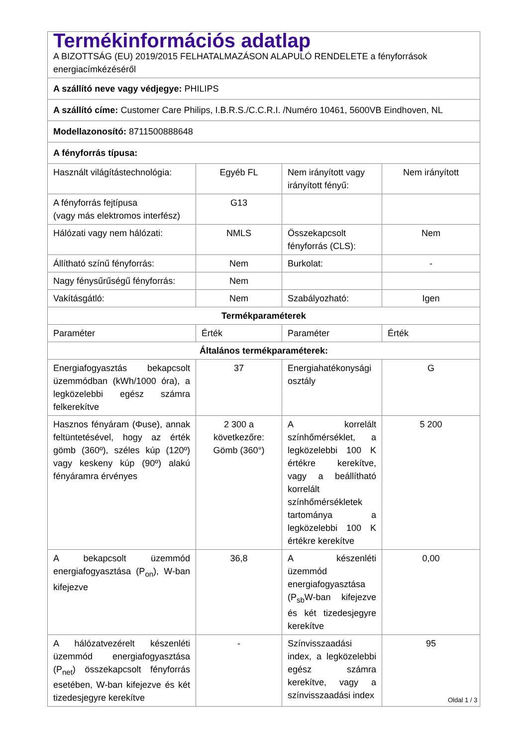| Termékinformációs adatlap A BIZOTTSÁG (EU) 2019/2015 FELHATALMAZÁSON ALAPULÓ RENDELETE a fényforrások energiacímkézéséről | | | |
| A szállító neve vagy védjegye: PHILIPS | | | |
| A szállító címe: Customer Care Philips, I.B.R.S./C.C.R.I. /Numéro 10461, 5600VB Eindhoven, NL | | | |
| Modellazonosító: 8711500888648 | | | |
| A fényforrás típusa: | | | |
| Használt világítástechnológia: | Egyéb FL | Nem irányított vagy irányított fényű: | Nem irányított |
| A fényforrás fejtípusa (vagy más elektromos interfész) | G13 | | |
| Hálózati vagy nem hálózati: | NMLS | Összekapcsolt fényforrás (CLS): | Nem |
| Állítható színű fényforrás: | Nem | Burkolat: | - |
| Nagy fénysűrűségű fényforrás: | Nem | | |
| Vakításgátló: | Nem | Szabályozható: | Igen |
| Termékparaméterek | | | |
| Paraméter | Érték | Paraméter | Érték |
| Általános termékparaméterek: | | | |
| Energiafogyasztás bekapcsolt üzemmódban (kWh/1000 óra), a legközelebbi egész számra felkerekítve | 37 | Energiahatékonysági osztály | G |
| Hasznos fényáram (Φuse), annak feltüntetésével, hogy az érték gömb (360º), széles kúp (120º) vagy keskeny kúp (90º) alakú fényáramra érvényes | 2 300 a következőre: Gömb (360°) | A korrelált színhőmérséklet, a legközelebbi 100 K értékre kerekítve, vagy a beállítható korrelált színhőmérsékletek tartománya a legközelebbi 100 K értékre kerekítve | 5 200 |
| A bekapcsolt üzemmód energiafogyasztása (P<sub>on</sub>), W-ban kifejezve | 36,8 | A készenléti üzemmód energiafogyasztása (P<sub>sb</sub>W-ban kifejezve és két tizedesjegyre kerekítve | 0,00 |
| A hálózatvezérelt készenléti üzemmód energiafogyasztása (P<sub>net</sub>) összekapcsolt fényforrás esetében, W-ban kifejezve és két tizedesjegyre kerekítve | - | Színvisszaadási index, a legközelebbi egész számra kerekítve, vagy a színvisszaadási index | 95 |
Oldal 1 / 3